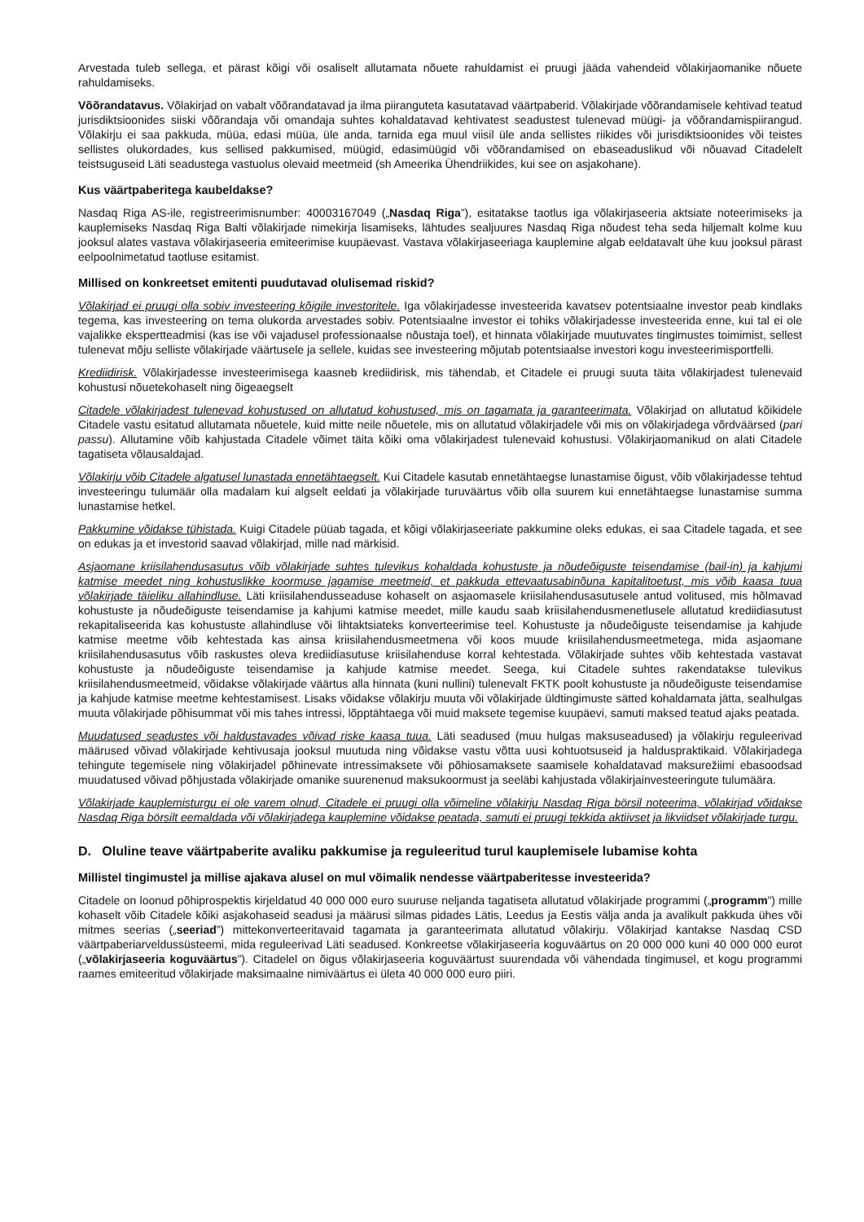Arvestada tuleb sellega, et pärast kõigi või osaliselt allutamata nõuete rahuldamist ei pruugi jääda vahendeid võlakirjaomanike nõuete rahuldamiseks.
Võõrandatavus. Võlakirjad on vabalt võõrandatavad ja ilma piiranguteta kasutatavad väärtpaberid. Võlakirjade võõrandamisele kehtivad teatud jurisdiktsioonides siiski võõrandaja või omandaja suhtes kohaldatavad kehtivatest seadustest tulenevad müügi- ja võõrandamispiirangud. Võlakirju ei saa pakkuda, müüa, edasi müüa, üle anda, tarnida ega muul viisil üle anda sellistes riikides või jurisdiktsioonides või teistes sellistes olukordades, kus sellised pakkumised, müügid, edasimüügid või võõrandamised on ebaseaduslikud või nõuavad Citadelelt teistsuguseid Läti seadustega vastuolus olevaid meetmeid (sh Ameerika Ühendriikides, kui see on asjakohane).
Kus väärtpaberitega kaubeldakse?
Nasdaq Riga AS-ile, registreerimisnumber: 40003167049 („Nasdaq Riga”), esitatakse taotlus iga võlakirjaseeria aktsiate noteerimiseks ja kauplemiseks Nasdaq Riga Balti võlakirjade nimekirja lisamiseks, lähtudes sealjuures Nasdaq Riga nõudest teha seda hiljemalt kolme kuu jooksul alates vastava võlakirjaseeria emiteerimise kuupäevast. Vastava võlakirjaseeriaga kauplemine algab eeldatavalt ühe kuu jooksul pärast eelpoolnimetatud taotluse esitamist.
Millised on konkreetset emitenti puudutavad olulisemad riskid?
Võlakirjad ei pruugi olla sobiv investeering kõigile investoritele. Iga võlakirjadesse investeerida kavatsev potentsiaalne investor peab kindlaks tegema, kas investeering on tema olukorda arvestades sobiv. Potentsiaalne investor ei tohiks võlakirjadesse investeerida enne, kui tal ei ole vajalikke ekspertteadmisi (kas ise või vajadusel professionaalse nõustaja toel), et hinnata võlakirjade muutuvates tingimustes toimimist, sellest tulenevat mõju selliste võlakirjade väärtusele ja sellele, kuidas see investeering mõjutab potentsiaalse investori kogu investeerimisportfelli.
Krediidirisk. Võlakirjadesse investeerimisega kaasneb krediidirisk, mis tähendab, et Citadele ei pruugi suuta täita võlakirjadest tulenevaid kohustusi nõuetekohaselt ning õigeaegselt
Citadele võlakirjadest tulenevad kohustused on allutatud kohustused, mis on tagamata ja garanteerimata. Võlakirjad on allutatud kõikidele Citadele vastu esitatud allutamata nõuetele, kuid mitte neile nõuetele, mis on allutatud võlakirjadele või mis on võlakirjadega võrdväärsed (pari passu). Allutamine võib kahjustada Citadele võimet täita kõiki oma võlakirjadest tulenevaid kohustusi. Võlakirjaomanikud on alati Citadele tagatiseta võlausaldajad.
Võlakirju võib Citadele algatusel lunastada ennetähtaegselt. Kui Citadele kasutab ennetähtaegse lunastamise õigust, võib võlakirjadesse tehtud investeeringu tulumäär olla madalam kui algselt eeldati ja võlakirjade turuväärtus võib olla suurem kui ennetähtaegse lunastamise summa lunastamise hetkel.
Pakkumine võidakse tühistada. Kuigi Citadele püüab tagada, et kõigi võlakirjaseeriate pakkumine oleks edukas, ei saa Citadele tagada, et see on edukas ja et investorid saavad võlakirjad, mille nad märkisid.
Asjaomane kriisilahendusasutus võib võlakirjade suhtes tulevikus kohaldada kohustuste ja nõudeõiguste teisendamise (bail-in) ja kahjumi katmise meedet ning kohustuslikke koormuse jagamise meetmeid, et pakkuda ettevaatusabinõuna kapitalitoetust, mis võib kaasa tuua võlakirjade täieliku allahindluse. Läti kriisilahendusseaduse kohaselt on asjaomasele kriisilahendusasutusele antud volitused, mis hõlmavad kohustuste ja nõudeõiguste teisendamise ja kahjumi katmise meedet, mille kaudu saab kriisilahendusmenetlusele allutatud krediidiasutust rekapitaliseerida kas kohustuste allahindluse või lihtaktsiateks konverteerimise teel. Kohustuste ja nõudeõiguste teisendamise ja kahjude katmise meetme võib kehtestada kas ainsa kriisilahendusmeetmena või koos muude kriisilahendusmeetmetega, mida asjaomane kriisilahendusasutus võib raskustes oleva krediidiasutuse kriisilahenduse korral kehtestada. Võlakirjade suhtes võib kehtestada vastavat kohustuste ja nõudeõiguste teisendamise ja kahjude katmise meedet. Seega, kui Citadele suhtes rakendatakse tulevikus kriisilahendusmeetmeid, võidakse võlakirjade väärtus alla hinnata (kuni nullini) tulenevalt FKTK poolt kohustuste ja nõudeõiguste teisendamise ja kahjude katmise meetme kehtestamisest. Lisaks võidakse võlakirju muuta või võlakirjade üldtingimuste sätted kohaldamata jätta, sealhulgas muuta võlakirjade põhisummat või mis tahes intressi, lõpptähtaega või muid maksete tegemise kuupäevi, samuti maksed teatud ajaks peatada.
Muudatused seadustes või haldustavades võivad riske kaasa tuua. Läti seadused (muu hulgas maksuseadused) ja võlakirju reguleerivad määrused võivad võlakirjade kehtivusaja jooksul muutuda ning võidakse vastu võtta uusi kohtuotsuseid ja halduspraktikaid. Võlakirjadega tehingute tegemisele ning võlakirjadel põhinevate intressimaksete või põhiosamaksete saamisele kohaldatavad maksurežiimi ebasoodsad muudatused võivad põhjustada võlakirjade omanike suurenenud maksukoormust ja seeläbi kahjustada võlakirjainvesteeringute tulumäära.
Võlakirjade kauplemisturgu ei ole varem olnud, Citadele ei pruugi olla võimeline võlakirju Nasdaq Riga börsil noteerima, võlakirjad võidakse Nasdaq Riga börsilt eemaldada või võlakirjadega kauplemine võidakse peatada, samuti ei pruugi tekkida aktiivset ja likviidset võlakirjade turgu.
D. Oluline teave väärtpaberite avaliku pakkumise ja reguleeritud turul kauplemisele lubamise kohta
Millistel tingimustel ja millise ajakava alusel on mul võimalik nendesse väärtpaberitesse investeerida?
Citadele on loonud põhiprospektis kirjeldatud 40 000 000 euro suuruse neljanda tagatiseta allutatud võlakirjade programmi („programm”) mille kohaselt võib Citadele kõiki asjakohaseid seadusi ja määrusi silmas pidades Lätis, Leedus ja Eestis välja anda ja avalikult pakkuda ühes või mitmes seerias („seeriad”) mittekonverteeritavaid tagamata ja garanteerimata allutatud võlakirju. Võlakirjad kantakse Nasdaq CSD väärtpaberiarveldussüsteemi, mida reguleerivad Läti seadused. Konkreetse võlakirjaseeria koguväärtus on 20 000 000 kuni 40 000 000 eurot („võlakirjaseeria koguväärtus”). Citadelel on õigus võlakirjaseeria koguväärtust suurendada või vähendada tingimusel, et kogu programmi raames emiteeritud võlakirjade maksimaalne nimiväärtus ei ületa 40 000 000 euro piiri.